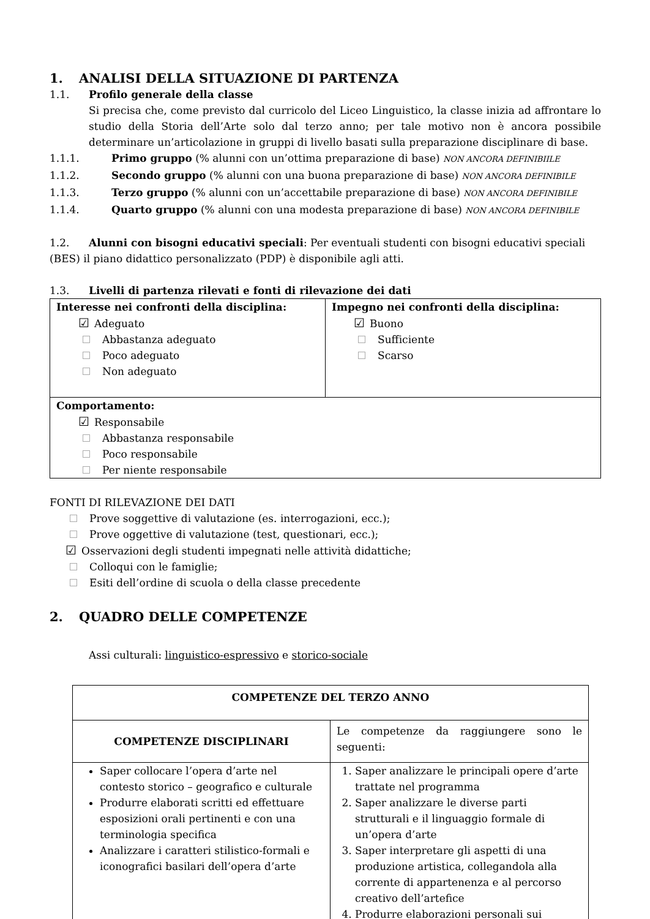1. ANALISI DELLA SITUAZIONE DI PARTENZA
1.1. Profilo generale della classe
Si precisa che, come previsto dal curricolo del Liceo Linguistico, la classe inizia ad affrontare lo studio della Storia dell’Arte solo dal terzo anno; per tale motivo non è ancora possibile determinare un’articolazione in gruppi di livello basati sulla preparazione disciplinare di base.
1.1.1. Primo gruppo (% alunni con un’ottima preparazione di base) NON ANCORA DEFINIBIILE
1.1.2. Secondo gruppo (% alunni con una buona preparazione di base) NON ANCORA DEFINIBILE
1.1.3. Terzo gruppo (% alunni con un’accettabile preparazione di base) NON ANCORA DEFINIBILE
1.1.4. Quarto gruppo (% alunni con una modesta preparazione di base) NON ANCORA DEFINIBILE
1.2. Alunni con bisogni educativi speciali: Per eventuali studenti con bisogni educativi speciali (BES) il piano didattico personalizzato (PDP) è disponibile agli atti.
1.3. Livelli di partenza rilevati e fonti di rilevazione dei dati
| Interesse nei confronti della disciplina: ☑ Adeguato Abbastanza adeguato Poco adeguato Non adeguato | Impegno nei confronti della disciplina: ☑ Buono Sufficiente Scarso |
| Comportamento: ☑ Responsabile Abbastanza responsabile Poco responsabile Per niente responsabile | |
FONTI DI RILEVAZIONE DEI DATI
Prove soggettive di valutazione (es. interrogazioni, ecc.);
Prove oggettive di valutazione (test, questionari, ecc.);
☑ Osservazioni degli studenti impegnati nelle attività didattiche;
Colloqui con le famiglie;
Esiti dell’ordine di scuola o della classe precedente
2. QUADRO DELLE COMPETENZE
Assi culturali: linguistico-espressivo e storico-sociale
| COMPETENZE DEL TERZO ANNO | |
| COMPETENZE DISCIPLINARI | Le competenze da raggiungere sono le seguenti: |
| Saper collocare l’opera d’arte nel contesto storico – geografico e culturale Produrre elaborati scritti ed effettuare esposizioni orali pertinenti e con una terminologia specifica Analizzare i caratteri stilistico-formali e iconografici basilari dell’opera d’arte | 1. Saper analizzare le principali opere d’arte trattate nel programma 2. Saper analizzare le diverse parti strutturali e il linguaggio formale di un’opera d’arte 3. Saper interpretare gli aspetti di una produzione artistica, collegandola alla corrente di appartenenza e al percorso creativo dell’artefice 4. Produrre elaborazioni personali sui |